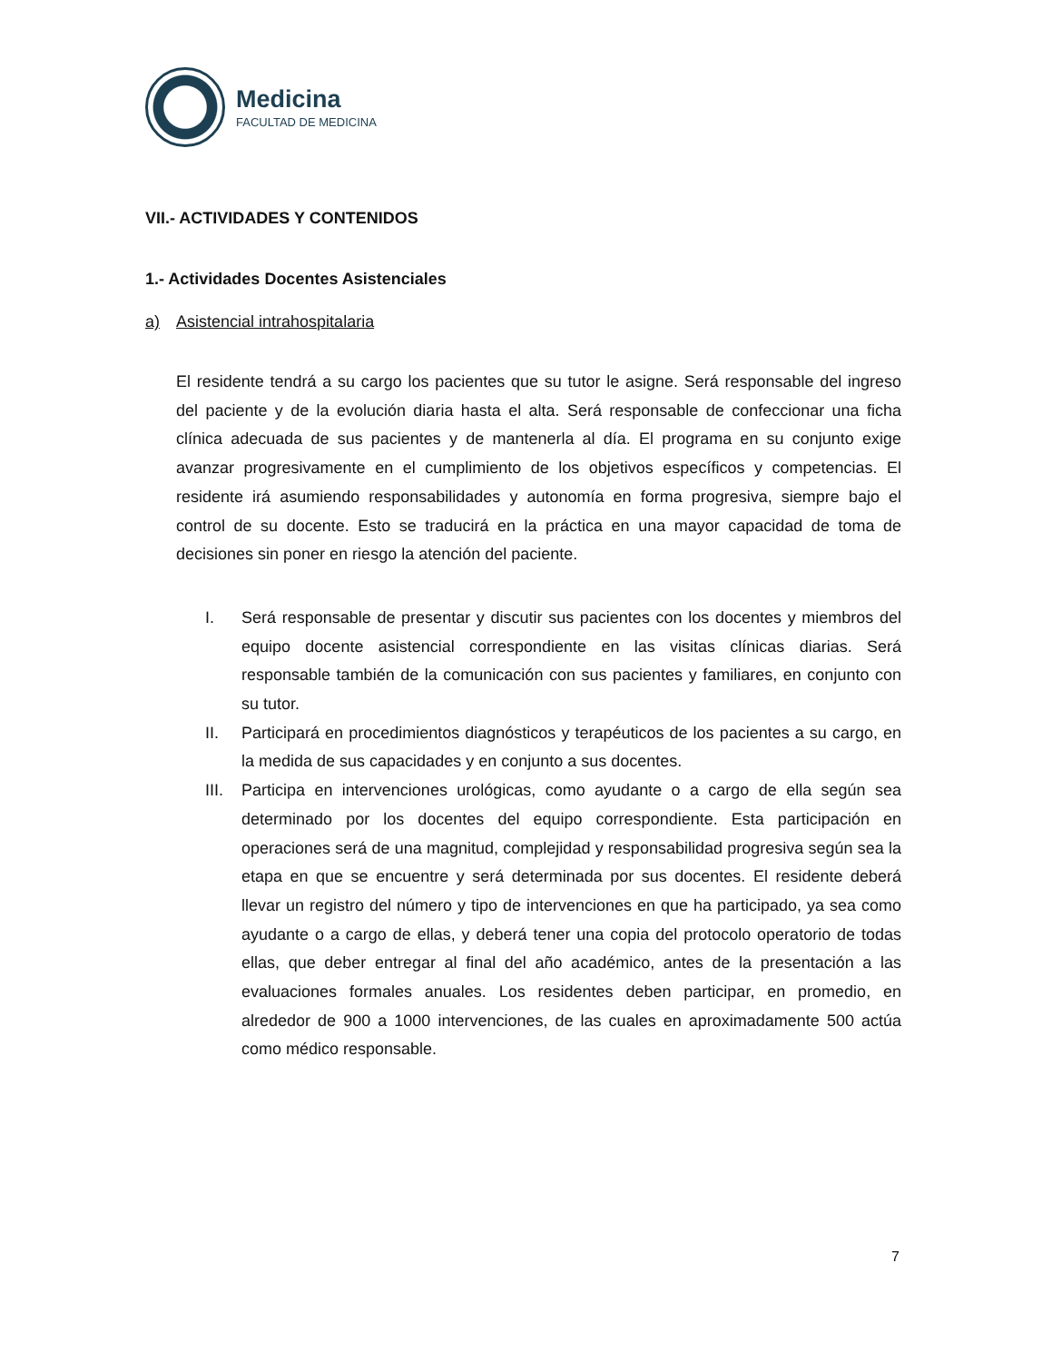Medicina
FACULTAD DE MEDICINA
VII.- ACTIVIDADES Y CONTENIDOS
1.- Actividades Docentes Asistenciales
a) Asistencial intrahospitalaria
El residente tendrá a su cargo los pacientes que su tutor le asigne. Será responsable del ingreso del paciente y de la evolución diaria hasta el alta. Será responsable de confeccionar una ficha clínica adecuada de sus pacientes y de mantenerla al día. El programa en su conjunto exige avanzar progresivamente en el cumplimiento de los objetivos específicos y competencias. El residente irá asumiendo responsabilidades y autonomía en forma progresiva, siempre bajo el control de su docente. Esto se traducirá en la práctica en una mayor capacidad de toma de decisiones sin poner en riesgo la atención del paciente.
I. Será responsable de presentar y discutir sus pacientes con los docentes y miembros del equipo docente asistencial correspondiente en las visitas clínicas diarias. Será responsable también de la comunicación con sus pacientes y familiares, en conjunto con su tutor.
II. Participará en procedimientos diagnósticos y terapéuticos de los pacientes a su cargo, en la medida de sus capacidades y en conjunto a sus docentes.
III. Participa en intervenciones urológicas, como ayudante o a cargo de ella según sea determinado por los docentes del equipo correspondiente. Esta participación en operaciones será de una magnitud, complejidad y responsabilidad progresiva según sea la etapa en que se encuentre y será determinada por sus docentes. El residente deberá llevar un registro del número y tipo de intervenciones en que ha participado, ya sea como ayudante o a cargo de ellas, y deberá tener una copia del protocolo operatorio de todas ellas, que deber entregar al final del año académico, antes de la presentación a las evaluaciones formales anuales. Los residentes deben participar, en promedio, en alrededor de 900 a 1000 intervenciones, de las cuales en aproximadamente 500 actúa como médico responsable.
7